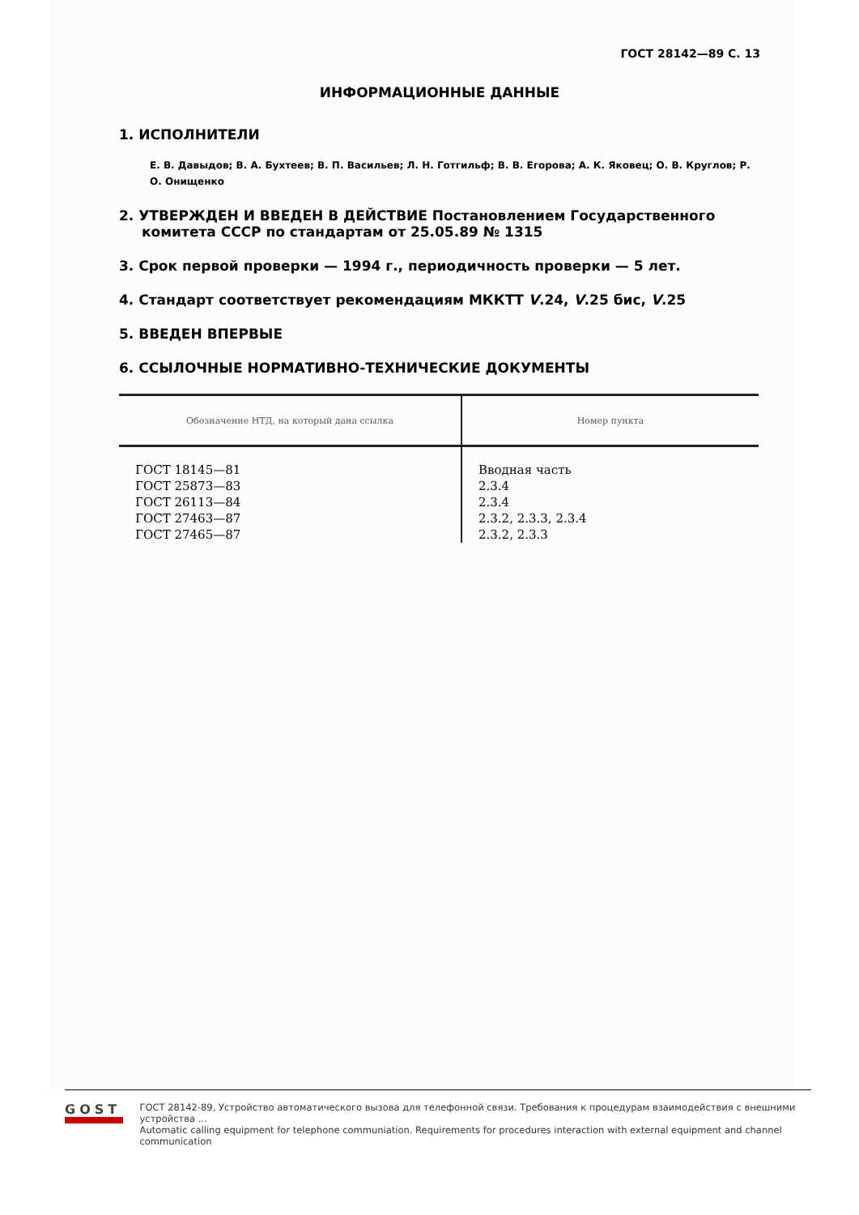ГОСТ 28142—89 С. 13
ИНФОРМАЦИОННЫЕ ДАННЫЕ
1. ИСПОЛНИТЕЛИ
Е. В. Давыдов; В. А. Бухтеев; В. П. Васильев; Л. Н. Готгильф; В. В. Егорова; А. К. Яковец; О. В. Круглов; Р. О. Онищенко
2. УТВЕРЖДЕН И ВВЕДЕН В ДЕЙСТВИЕ Постановлением Государственного комитета СССР по стандартам от 25.05.89 № 1315
3. Срок первой проверки — 1994 г., периодичность проверки — 5 лет.
4. Стандарт соответствует рекомендациям МККТТ V.24, V.25 бис, V.25
5. ВВЕДЕН ВПЕРВЫЕ
6. ССЫЛОЧНЫЕ НОРМАТИВНО-ТЕХНИЧЕСКИЕ ДОКУМЕНТЫ
| Обозначение НТД, на который дана ссылка | Номер пункта |
| --- | --- |
| ГОСТ 18145—81 ГОСТ 25873—83 ГОСТ 26113—84 ГОСТ 27463—87 ГОСТ 27465—87 | Вводная часть 2.3.4 2.3.4 2.3.2, 2.3.3, 2.3.4 2.3.2, 2.3.3 |
GOST
ГОСТ 28142-89, Устройство автоматического вызова для телефонной связи. Требования к процедурам взаимодействия с внешними устройства ...
Automatic calling equipment for telephone communiation. Requirements for procedures interaction with external equipment and channel communication